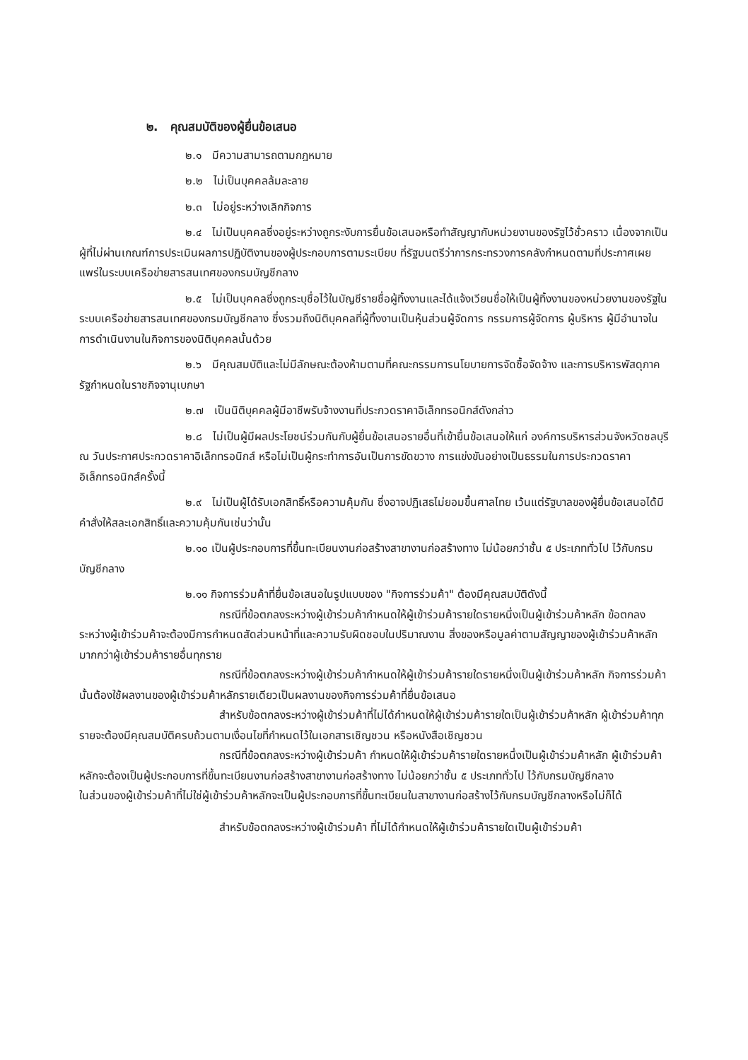๒. คุณสมบัติของผู้ยื่นข้อเสนอ
๒.๑ มีความสามารถตามกฎหมาย
๒.๒ ไม่เป็นบุคคลล้มละลาย
๒.๓ ไม่อยู่ระหว่างเลิกกิจการ
๒.๔ ไม่เป็นบุคคลซึ่งอยู่ระหว่างถูกระงับการยื่นข้อเสนอหรือทำสัญญากับหน่วยงานของรัฐไว้ชั่วคราว เนื่องจากเป็นผู้ที่ไม่ผ่านเกณฑ์การประเมินผลการปฏิบัติงานของผู้ประกอบการตามระเบียบ ที่รัฐมนตรีว่าการกระทรวงการคลังกำหนดตามที่ประกาศเผยแพร่ในระบบเครือข่ายสารสนเทศของกรมบัญชีกลาง
๒.๕ ไม่เป็นบุคคลซึ่งถูกระบุชื่อไว้ในบัญชีรายชื่อผู้ทิ้งงานและได้แจ้งเวียนชื่อให้เป็นผู้ทิ้งงานของหน่วยงานของรัฐในระบบเครือข่ายสารสนเทศของกรมบัญชีกลาง ซึ่งรวมถึงนิติบุคคลที่ผู้ทิ้งงานเป็นหุ้นส่วนผู้จัดการ กรรมการผู้จัดการ ผู้บริหาร ผู้มีอำนาจในการดำเนินงานในกิจการของนิติบุคคลนั้นด้วย
๒.๖ มีคุณสมบัติและไม่มีลักษณะต้องห้ามตามที่คณะกรรมการนโยบายการจัดซื้อจัดจ้าง และการบริหารพัสดุภาครัฐกำหนดในราชกิจจานุเบกษา
๒.๗ เป็นนิติบุคคลผู้มีอาชีพรับจ้างงานที่ประกวดราคาอิเล็กทรอนิกส์ดังกล่าว
๒.๘ ไม่เป็นผู้มีผลประโยชน์ร่วมกันกับผู้ยื่นข้อเสนอรายอื่นที่เข้ายื่นข้อเสนอให้แก่ องค์การบริหารส่วนจังหวัดชลบุรี ณ วันประกาศประกวดราคาอิเล็กทรอนิกส์ หรือไม่เป็นผู้กระทำการอันเป็นการขัดขวาง การแข่งขันอย่างเป็นธรรมในการประกวดราคาอิเล็กทรอนิกส์ครั้งนี้
๒.๙ ไม่เป็นผู้ได้รับเอกสิทธิ์หรือความคุ้มกัน ซึ่งอาจปฏิเสธไม่ยอมขึ้นศาลไทย เว้นแต่รัฐบาลของผู้ยื่นข้อเสนอได้มีคำสั่งให้สละเอกสิทธิ์และความคุ้มกันเช่นว่านั้น
๒.๑๐ เป็นผู้ประกอบการที่ขึ้นทะเบียนงานก่อสร้างสาขางานก่อสร้างทาง ไม่น้อยกว่าชั้น ๕ ประเภททั่วไป ไว้กับกรมบัญชีกลาง
๒.๑๑ กิจการร่วมค้าที่ยื่นข้อเสนอในรูปแบบของ "กิจการร่วมค้า" ต้องมีคุณสมบัติดังนี้
กรณีที่ข้อตกลงระหว่างผู้เข้าร่วมค้ากำหนดให้ผู้เข้าร่วมค้ารายใดรายหนึ่งเป็นผู้เข้าร่วมค้าหลัก ข้อตกลงระหว่างผู้เข้าร่วมค้าจะต้องมีการกำหนดสัดส่วนหน้าที่และความรับผิดชอบในปริมาณงาน สิ่งของหรือมูลค่าตามสัญญาของผู้เข้าร่วมค้าหลักมากกว่าผู้เข้าร่วมค้ารายอื่นทุกราย
กรณีที่ข้อตกลงระหว่างผู้เข้าร่วมค้ากำหนดให้ผู้เข้าร่วมค้ารายใดรายหนึ่งเป็นผู้เข้าร่วมค้าหลัก กิจการร่วมค้านั้นต้องใช้ผลงานของผู้เข้าร่วมค้าหลักรายเดียวเป็นผลงานของกิจการร่วมค้าที่ยื่นข้อเสนอ
สำหรับข้อตกลงระหว่างผู้เข้าร่วมค้าที่ไม่ได้กำหนดให้ผู้เข้าร่วมค้ารายใดเป็นผู้เข้าร่วมค้าหลัก ผู้เข้าร่วมค้าทุกรายจะต้องมีคุณสมบัติครบถ้วนตามเงื่อนไขที่กำหนดไว้ในเอกสารเชิญชวน หรือหนังสือเชิญชวน
กรณีที่ข้อตกลงระหว่างผู้เข้าร่วมค้า กำหนดให้ผู้เข้าร่วมค้ารายใดรายหนึ่งเป็นผู้เข้าร่วมค้าหลัก ผู้เข้าร่วมค้าหลักจะต้องเป็นผู้ประกอบการที่ขึ้นทะเบียนงานก่อสร้างสาขางานก่อสร้างทาง ไม่น้อยกว่าชั้น ๕ ประเภททั่วไป ไว้กับกรมบัญชีกลาง
ในส่วนของผู้เข้าร่วมค้าที่ไม่ใช่ผู้เข้าร่วมค้าหลักจะเป็นผู้ประกอบการที่ขึ้นทะเบียนในสาขางานก่อสร้างไว้กับกรมบัญชีกลางหรือไม่ก็ได้
สำหรับข้อตกลงระหว่างผู้เข้าร่วมค้า ที่ไม่ได้กำหนดให้ผู้เข้าร่วมค้ารายใดเป็นผู้เข้าร่วมค้า